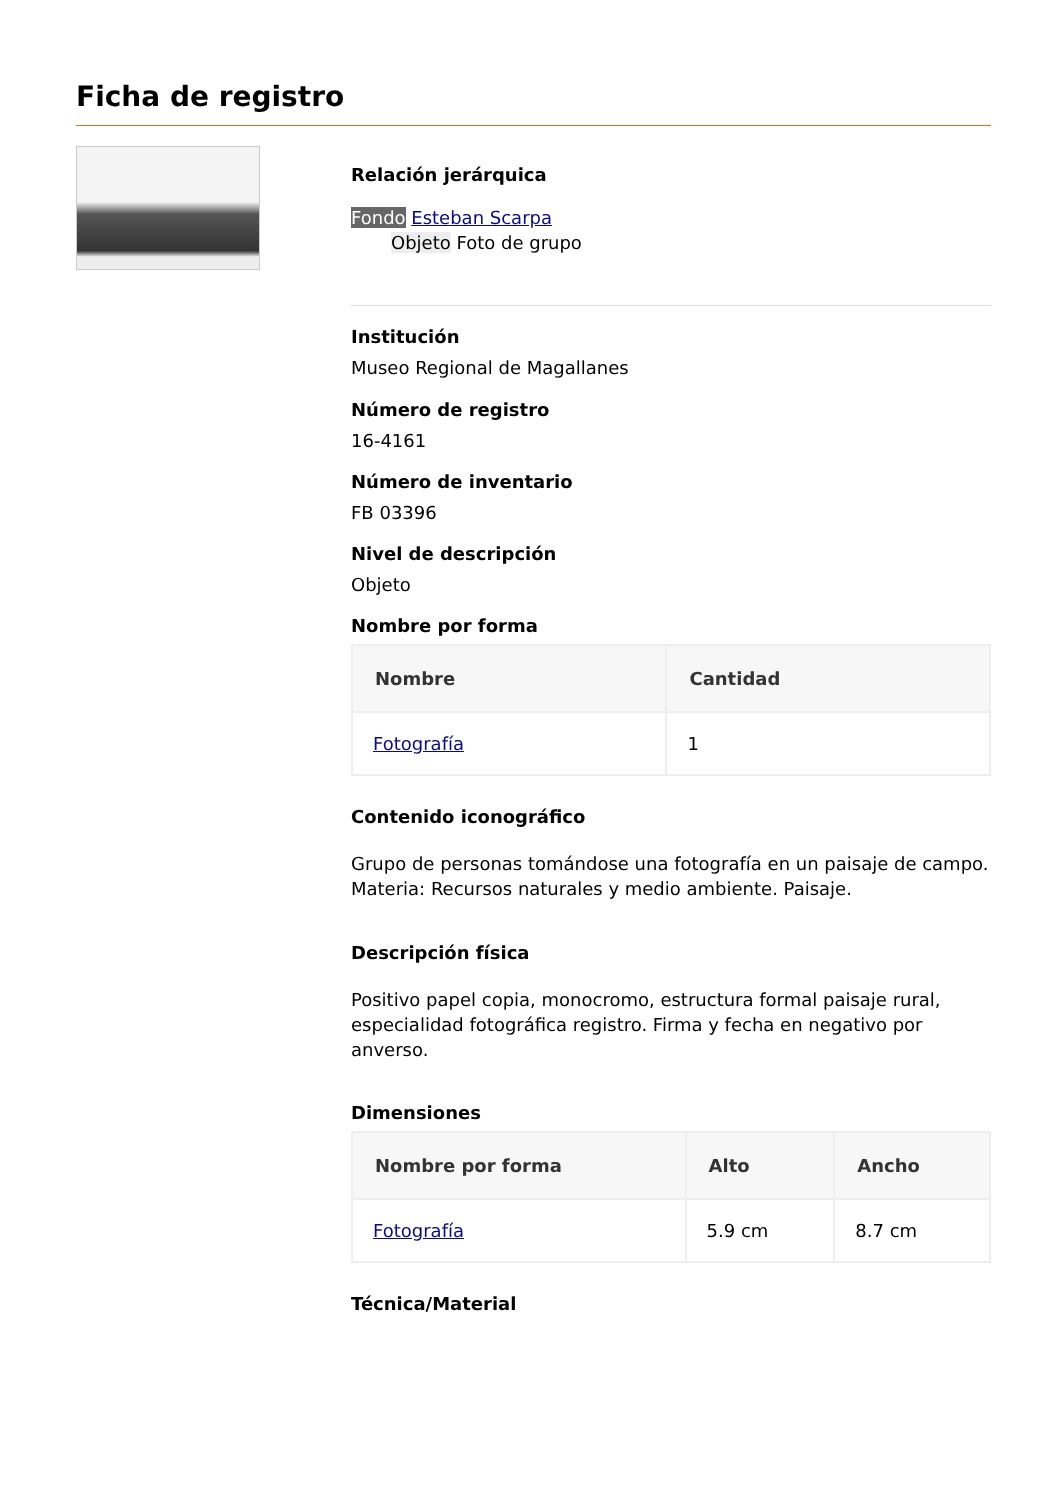Ficha de registro
Relación jerárquica
Fondo Esteban Scarpa
Objeto Foto de grupo
Institución
Museo Regional de Magallanes
Número de registro
16-4161
Número de inventario
FB 03396
Nivel de descripción
Objeto
Nombre por forma
| Nombre | Cantidad |
| --- | --- |
| Fotografía | 1 |
Contenido iconográfico
Grupo de personas tomándose una fotografía en un paisaje de campo. Materia: Recursos naturales y medio ambiente. Paisaje.
Descripción física
Positivo papel copia, monocromo, estructura formal paisaje rural, especialidad fotográfica registro. Firma y fecha en negativo por anverso.
Dimensiones
| Nombre por forma | Alto | Ancho |
| --- | --- | --- |
| Fotografía | 5.9 cm | 8.7 cm |
Técnica/Material